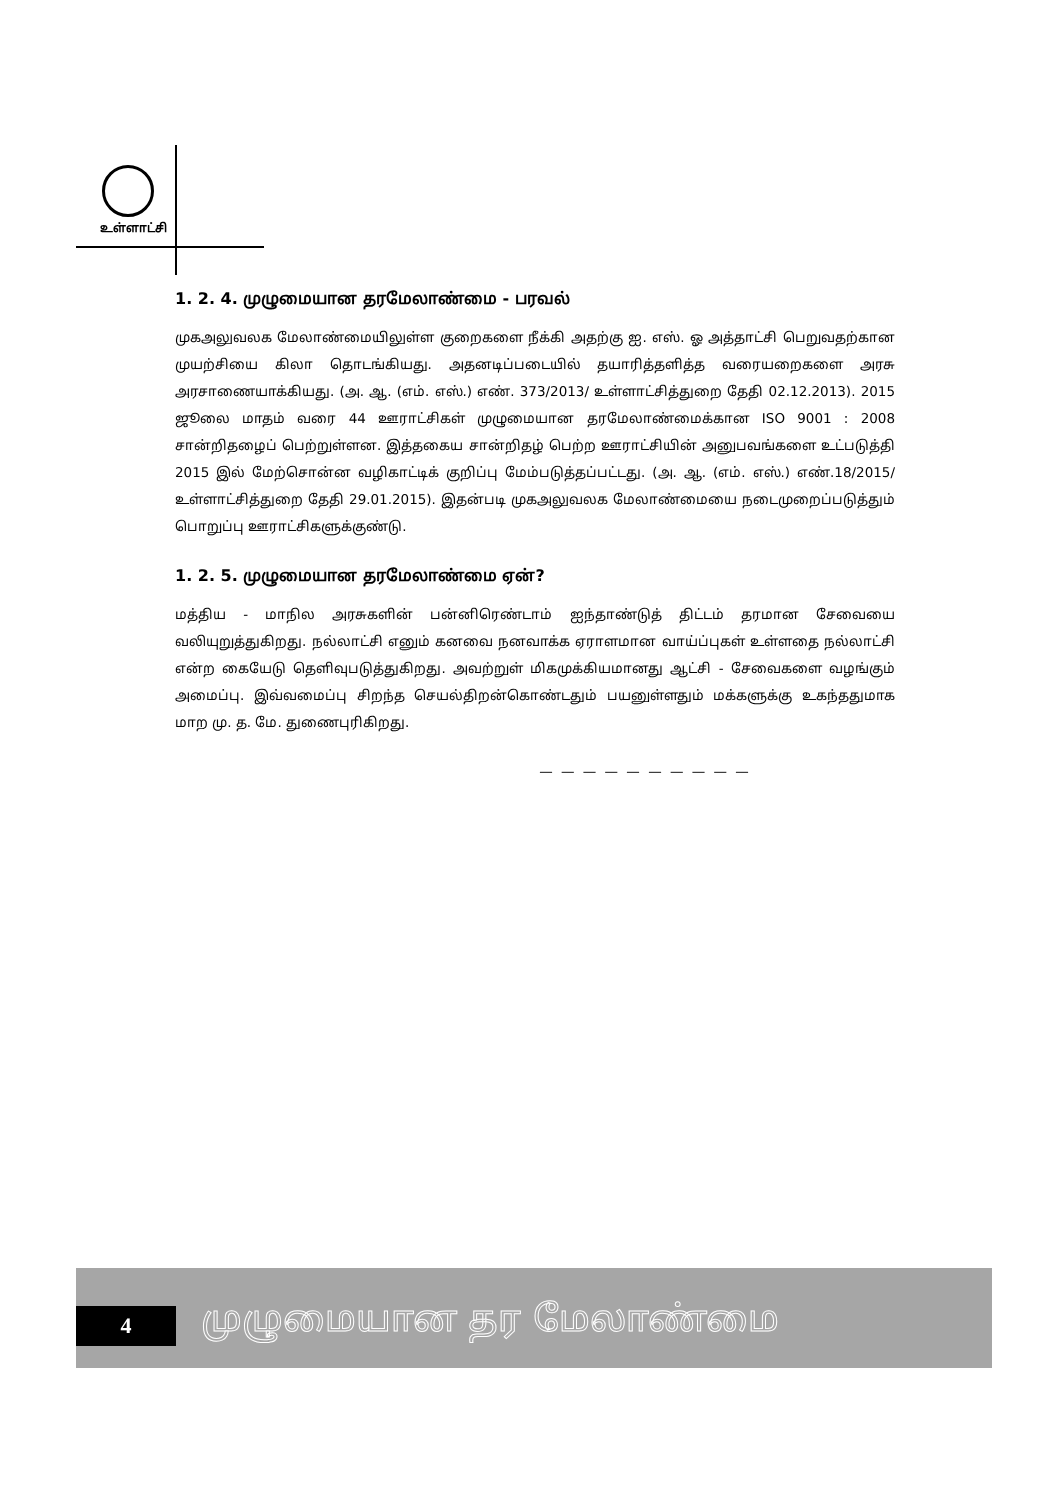உள்ளாட்சி
1. 2. 4. முழுமையான தரமேலாண்மை - பரவல்
முகஅலுவலக மேலாண்மையிலுள்ள குறைகளை நீக்கி அதற்கு ஐ. எஸ். ஓ அத்தாட்சி பெறுவதற்கான முயற்சியை கிலா தொடங்கியது. அதனடிப்படையில் தயாரித்தளித்த வரையறைகளை அரசு அரசாணையாக்கியது. (அ. ஆ. (எம். எஸ்.) எண். 373/2013/ உள்ளாட்சித்துறை தேதி 02.12.2013). 2015 ஜூலை மாதம் வரை 44 ஊராட்சிகள் முழுமையான தரமேலாண்மைக்கான ISO 9001 : 2008 சான்றிதழைப் பெற்றுள்ளன. இத்தகைய சான்றிதழ் பெற்ற ஊராட்சியின் அனுபவங்களை உட்படுத்தி 2015 இல் மேற்சொன்ன வழிகாட்டிக் குறிப்பு மேம்படுத்தப்பட்டது. (அ. ஆ. (எம். எஸ்.) எண்.18/2015/உள்ளாட்சித்துறை தேதி 29.01.2015). இதன்படி முகஅலுவலக மேலாண்மையை நடைமுறைப்படுத்தும் பொறுப்பு ஊராட்சிகளுக்குண்டு.
1. 2. 5. முழுமையான தரமேலாண்மை ஏன்?
மத்திய - மாநில அரசுகளின் பன்னிரெண்டாம் ஐந்தாண்டுத் திட்டம் தரமான சேவையை வலியுறுத்துகிறது. நல்லாட்சி எனும் கனவை நனவாக்க ஏராளமான வாய்ப்புகள் உள்ளதை நல்லாட்சி என்ற கையேடு தெளிவுபடுத்துகிறது. அவற்றுள் மிகமுக்கியமானது ஆட்சி - சேவைகளை வழங்கும் அமைப்பு. இவ்வமைப்பு சிறந்த செயல்திறன்கொண்டதும் பயனுள்ளதும் மக்களுக்கு உகந்ததுமாக மாற மு. த. மே. துணைபுரிகிறது.
— — — — — — — — — —
4 முழுமையான தர மேலாண்மை